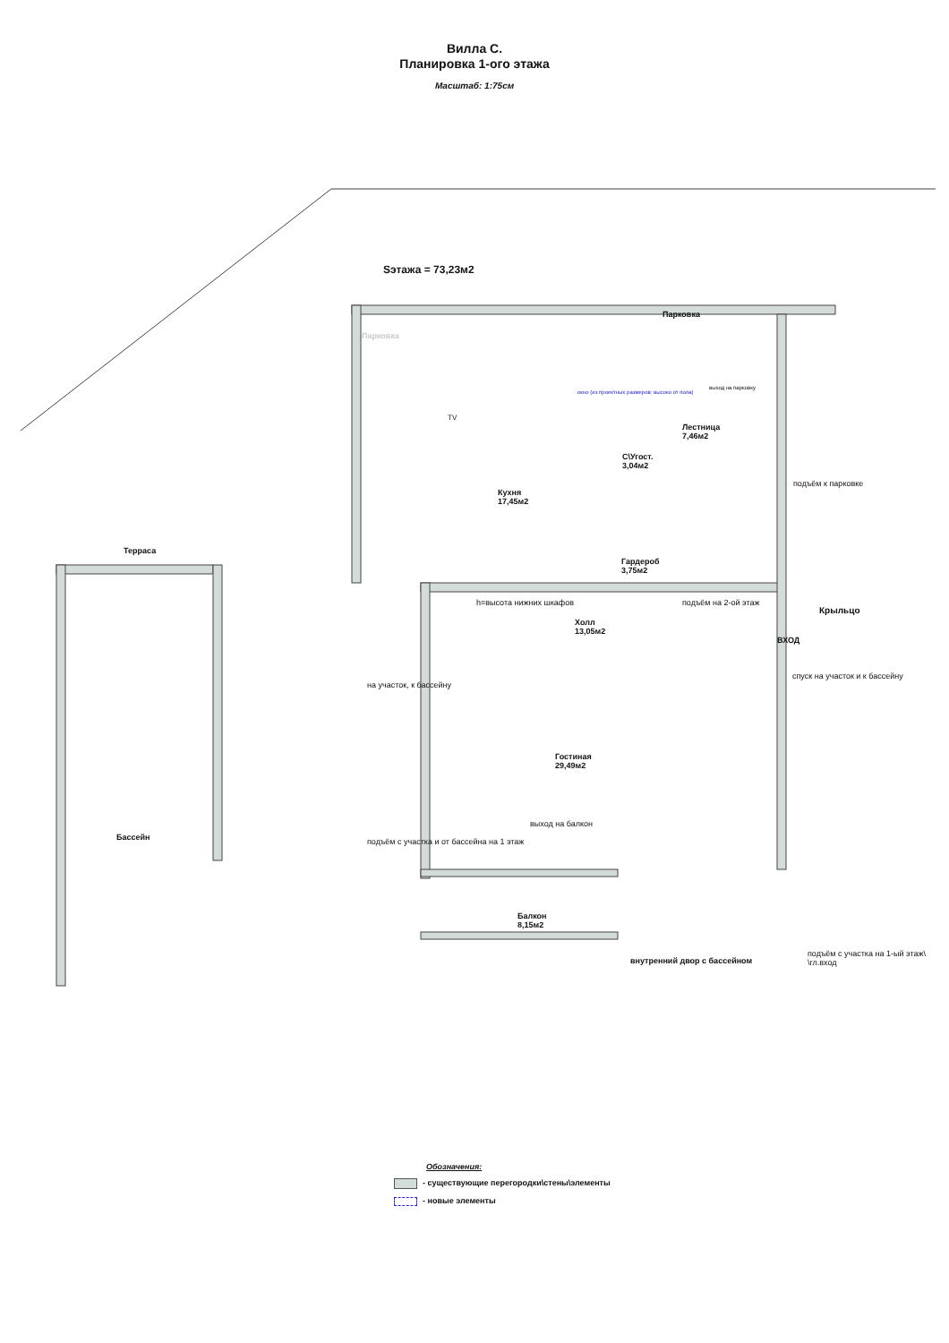Вилла С.
Планировка 1-ого этажа
Масштаб: 1:75см
Sэтажа = 73,23м2
Парковка
Парковка
Терраса
Бассейн
TV
Кухня
17,45м2
С\Угост.
3,04м2
Лестница
7,46м2
Гардероб
3,75м2
Холл
13,05м2
ВХОД
Гостиная
29,49м2
Балкон
8,15м2
внутренний двор с бассейном
h=высота нижних шкафов подъём на 2-ой этаж
на участок, к бассейну
спуск на участок и к бассейну
подъём к парковке
подъём с участка и от бассейна на 1 этаж
выход на балкон
подъём с участка на 1-ый этаж\ \гл.вход
окно (из проектных размеров; высоко от пола)
выход на парковку
Крыльцо
Обозначения:
- существующие перегородки\стены\элементы
- новые элементы